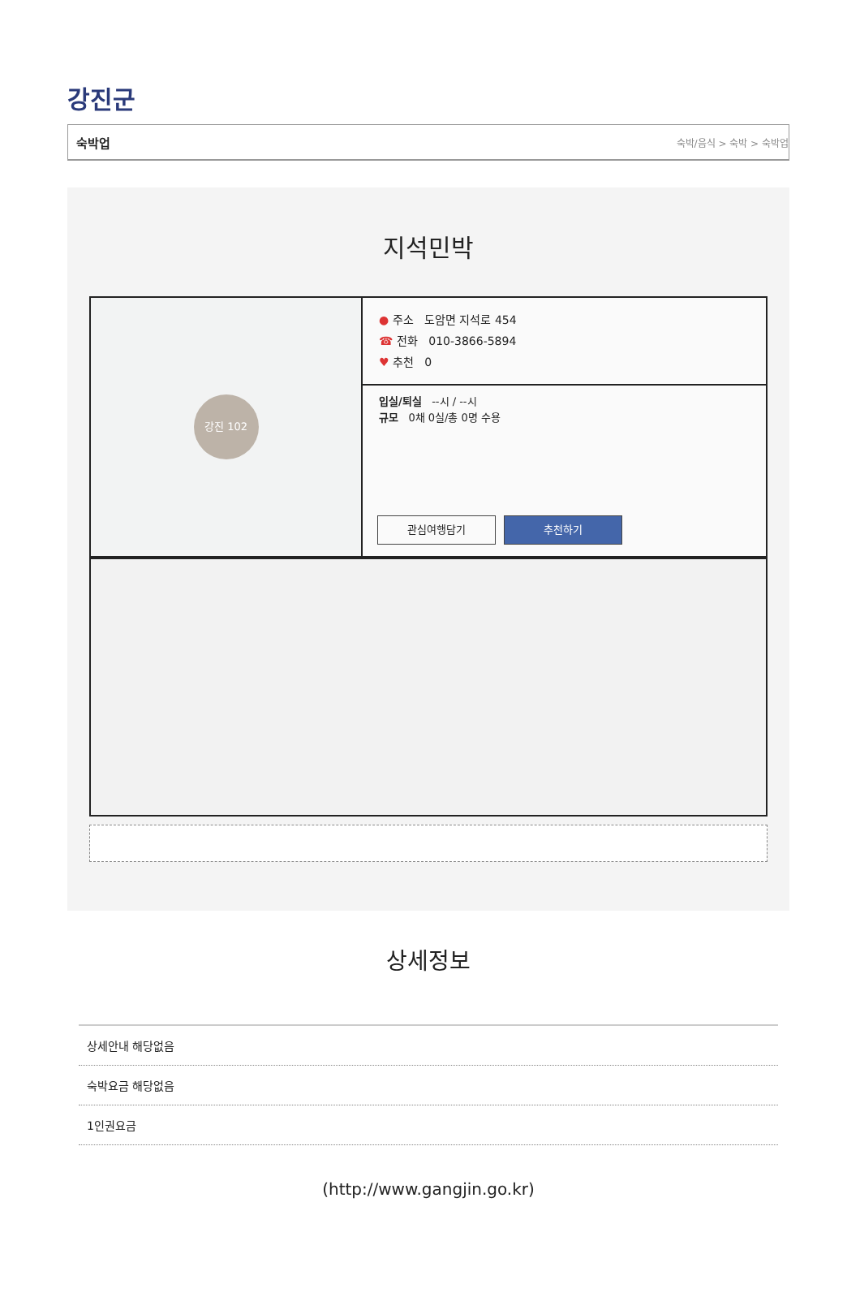강진군
숙박업 숙박/음식 > 숙박 > 숙박업
지석민박
강진 102
● 주소 도암면 지석로 454
☎ 전화 010-3866-5894
♥ 추천 0
입실/퇴실 --시 / --시
규모 0채 0실/총 0명 수용
관심여행담기 추천하기
상세정보
상세안내 해당없음
숙박요금 해당없음
1인권요금
(http://www.gangjin.go.kr)